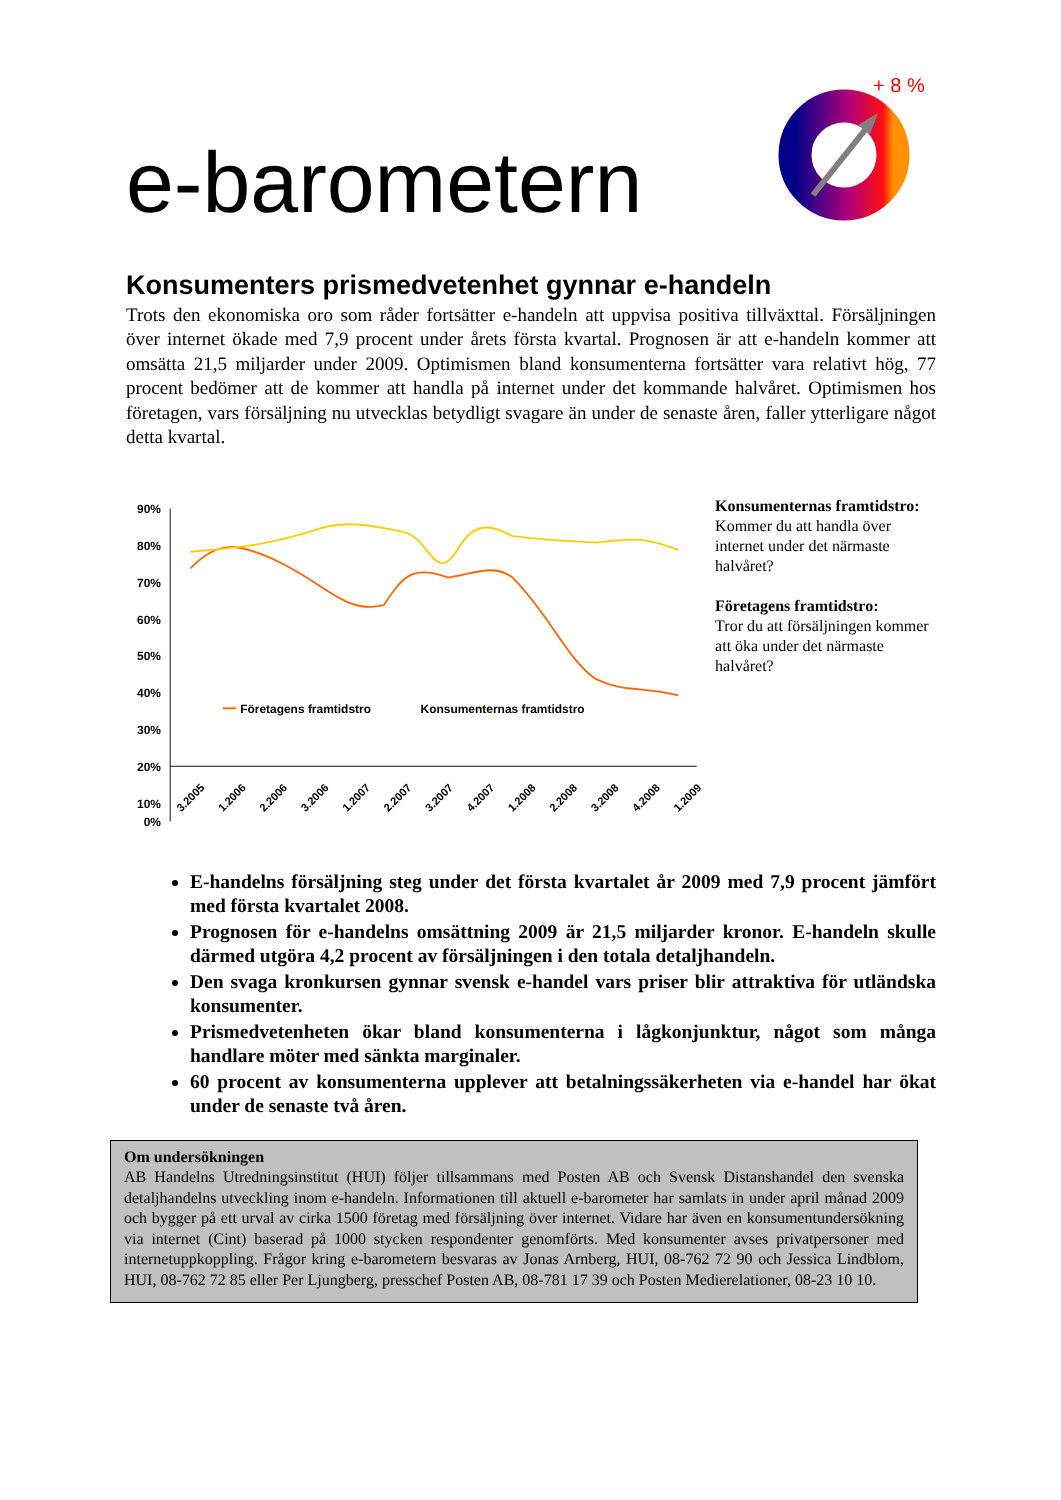e-barometern
+ 8 %
Konsumenters prismedvetenhet gynnar e-handeln
Trots den ekonomiska oro som råder fortsätter e-handeln att uppvisa positiva tillväxttal. Försäljningen över internet ökade med 7,9 procent under årets första kvartal. Prognosen är att e-handeln kommer att omsätta 21,5 miljarder under 2009. Optimismen bland konsumenterna fortsätter vara relativt hög, 77 procent bedömer att de kommer att handla på internet under det kommande halvåret. Optimismen hos företagen, vars försäljning nu utvecklas betydligt svagare än under de senaste åren, faller ytterligare något detta kvartal.
90%
80%
70%
60%
50%
40%
30%
20%
10%
0%
Företagens framtidstro
Konsumenternas framtidstro
3.2005
1.2006
2.2006
3.2006
1.2007
2.2007
3.2007
4.2007
1.2008
2.2008
3.2008
4.2008
1.2009
Konsumenternas framtidstro:
Kommer du att handla över internet under det närmaste halvåret?
Företagens framtidstro:
Tror du att försäljningen kommer att öka under det närmaste halvåret?
E-handelns försäljning steg under det första kvartalet år 2009 med 7,9 procent jämfört med första kvartalet 2008.
Prognosen för e-handelns omsättning 2009 är 21,5 miljarder kronor. E-handeln skulle därmed utgöra 4,2 procent av försäljningen i den totala detaljhandeln.
Den svaga kronkursen gynnar svensk e-handel vars priser blir attraktiva för utländska konsumenter.
Prismedvetenheten ökar bland konsumenterna i lågkonjunktur, något som många handlare möter med sänkta marginaler.
60 procent av konsumenterna upplever att betalningssäkerheten via e-handel har ökat under de senaste två åren.
Om undersökningen
AB Handelns Utredningsinstitut (HUI) följer tillsammans med Posten AB och Svensk Distanshandel den svenska detaljhandelns utveckling inom e-handeln. Informationen till aktuell e-barometer har samlats in under april månad 2009 och bygger på ett urval av cirka 1500 företag med försäljning över internet. Vidare har även en konsumentundersökning via internet (Cint) baserad på 1000 stycken respondenter genomförts. Med konsumenter avses privatpersoner med internetuppkoppling. Frågor kring e-barometern besvaras av Jonas Arnberg, HUI, 08-762 72 90 och Jessica Lindblom, HUI, 08-762 72 85 eller Per Ljungberg, presschef Posten AB, 08-781 17 39 och Posten Medierelationer, 08-23 10 10.